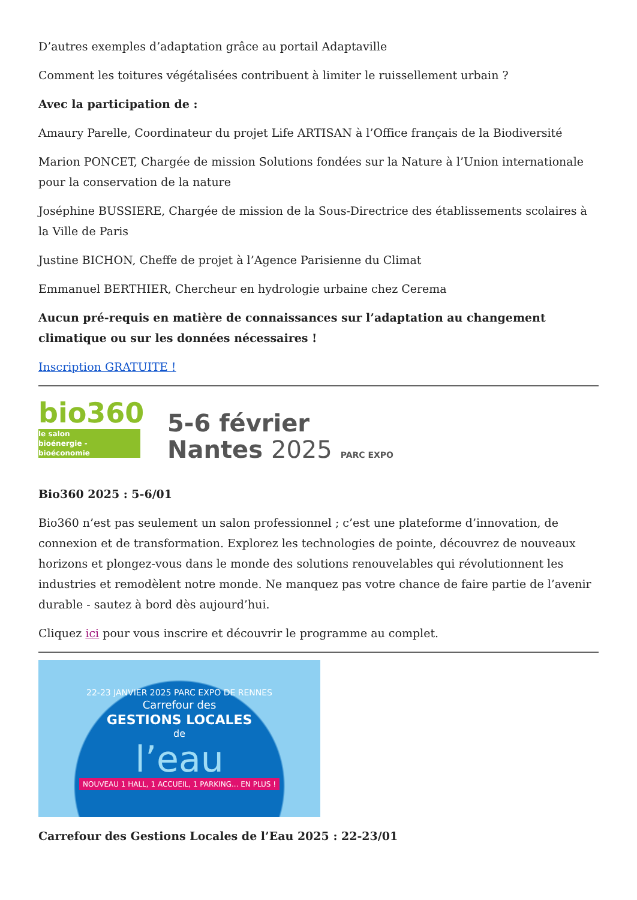D’autres exemples d’adaptation grâce au portail Adaptaville
Comment les toitures végétalisées contribuent à limiter le ruissellement urbain ?
Avec la participation de :
Amaury Parelle, Coordinateur du projet Life ARTISAN à l’Office français de la Biodiversité
Marion PONCET, Chargée de mission Solutions fondées sur la Nature à l’Union internationale pour la conservation de la nature
Joséphine BUSSIERE, Chargée de mission de la Sous-Directrice des établissements scolaires à la Ville de Paris
Justine BICHON, Cheffe de projet à l’Agence Parisienne du Climat
Emmanuel BERTHIER, Chercheur en hydrologie urbaine chez Cerema
Aucun pré-requis en matière de connaissances sur l’adaptation au changement climatique ou sur les données nécessaires !
Inscription GRATUITE !
bio360
le salon
bioénergie - bioéconomie
5-6 février
Nantes 2025 PARC EXPO
Bio360 2025 : 5-6/01
Bio360 n’est pas seulement un salon professionnel ; c’est une plateforme d’innovation, de connexion et de transformation. Explorez les technologies de pointe, découvrez de nouveaux horizons et plongez-vous dans le monde des solutions renouvelables qui révolutionnent les industries et remodèlent notre monde. Ne manquez pas votre chance de faire partie de l’avenir durable - sautez à bord dès aujourd’hui.
Cliquez ici pour vous inscrire et découvrir le programme au complet.
22-23 JANVIER 2025 PARC EXPO DE RENNES
Carrefour des
GESTIONS LOCALES
de
l’eau
NOUVEAU 1 HALL, 1 ACCUEIL, 1 PARKING... EN PLUS !
Carrefour des Gestions Locales de l’Eau 2025 : 22-23/01